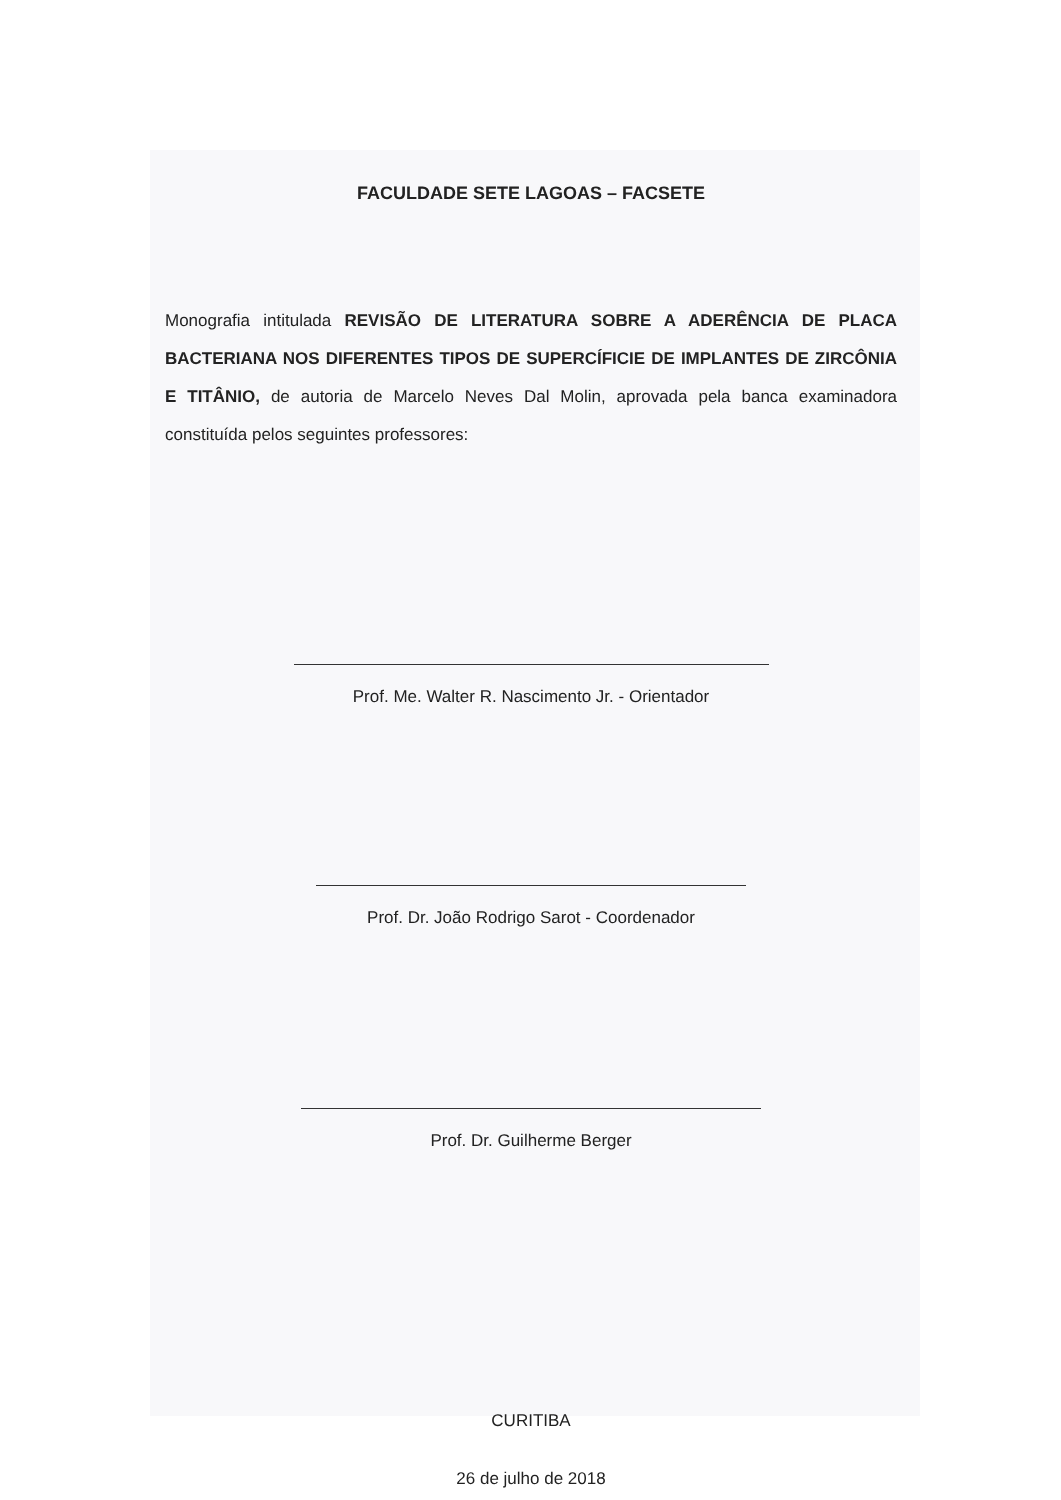FACULDADE SETE LAGOAS – FACSETE
Monografia intitulada REVISÃO DE LITERATURA SOBRE A ADERÊNCIA DE PLACA BACTERIANA NOS DIFERENTES TIPOS DE SUPERCÍFICIE DE IMPLANTES DE ZIRCÔNIA E TITÂNIO, de autoria de Marcelo Neves Dal Molin, aprovada pela banca examinadora constituída pelos seguintes professores:
Prof. Me. Walter R. Nascimento Jr. - Orientador
Prof. Dr. João Rodrigo Sarot - Coordenador
Prof. Dr. Guilherme Berger
CURITIBA
26 de julho de 2018